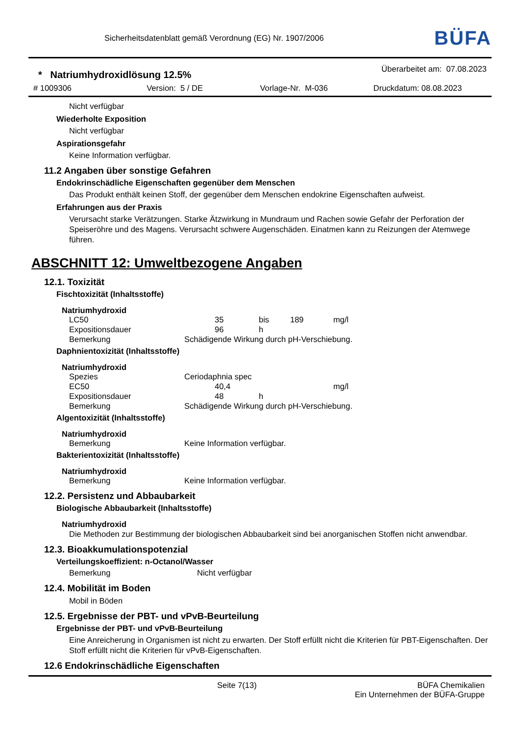Sicherheitsdatenblatt gemäß Verordnung (EG) Nr. 1907/2006
BÜFA
* Natriumhydroxidlösung 12.5%
Überarbeitet am: 07.08.2023
# 1009306 Version: 5 / DE Vorlage-Nr. M-036 Druckdatum: 08.08.2023
Nicht verfügbar
Wiederholte Exposition
Nicht verfügbar
Aspirationsgefahr
Keine Information verfügbar.
11.2 Angaben über sonstige Gefahren
Endokrinschädliche Eigenschaften gegenüber dem Menschen
Das Produkt enthält keinen Stoff, der gegenüber dem Menschen endokrine Eigenschaften aufweist.
Erfahrungen aus der Praxis
Verursacht starke Verätzungen. Starke Ätzwirkung in Mundraum und Rachen sowie Gefahr der Perforation der Speiseröhre und des Magens. Verursacht schwere Augenschäden. Einatmen kann zu Reizungen der Atemwege führen.
ABSCHNITT 12: Umweltbezogene Angaben
12.1. Toxizität
Fischtoxizität (Inhaltsstoffe)
Natriumhydroxid
| LC50 | | 35 | bis | 189 | mg/l |
| Expositionsdauer | | 96 | h | | |
| Bemerkung | Schädigende Wirkung durch pH-Verschiebung. | | | | |
Daphnientoxizität (Inhaltsstoffe)
Natriumhydroxid
| Spezies | Ceriodaphnia spec | | | | |
| EC50 | | 40,4 | | | mg/l |
| Expositionsdauer | | 48 | h | | |
| Bemerkung | Schädigende Wirkung durch pH-Verschiebung. | | | | |
Algentoxizität (Inhaltsstoffe)
Natriumhydroxid
| Bemerkung | Keine Information verfügbar. |
Bakterientoxizität (Inhaltsstoffe)
Natriumhydroxid
| Bemerkung | Keine Information verfügbar. |
12.2. Persistenz und Abbaubarkeit
Biologische Abbaubarkeit (Inhaltsstoffe)
Natriumhydroxid
Die Methoden zur Bestimmung der biologischen Abbaubarkeit sind bei anorganischen Stoffen nicht anwendbar.
12.3. Bioakkumulationspotenzial
Verteilungskoeffizient: n-Octanol/Wasser
| Bemerkung | Nicht verfügbar |
12.4. Mobilität im Boden
Mobil in Böden
12.5. Ergebnisse der PBT- und vPvB-Beurteilung
Ergebnisse der PBT- und vPvB-Beurteilung
Eine Anreicherung in Organismen ist nicht zu erwarten. Der Stoff erfüllt nicht die Kriterien für PBT-Eigenschaften. Der Stoff erfüllt nicht die Kriterien für vPvB-Eigenschaften.
12.6 Endokrinschädliche Eigenschaften
Seite 7(13) BÜFA Chemikalien
Ein Unternehmen der BÜFA-Gruppe